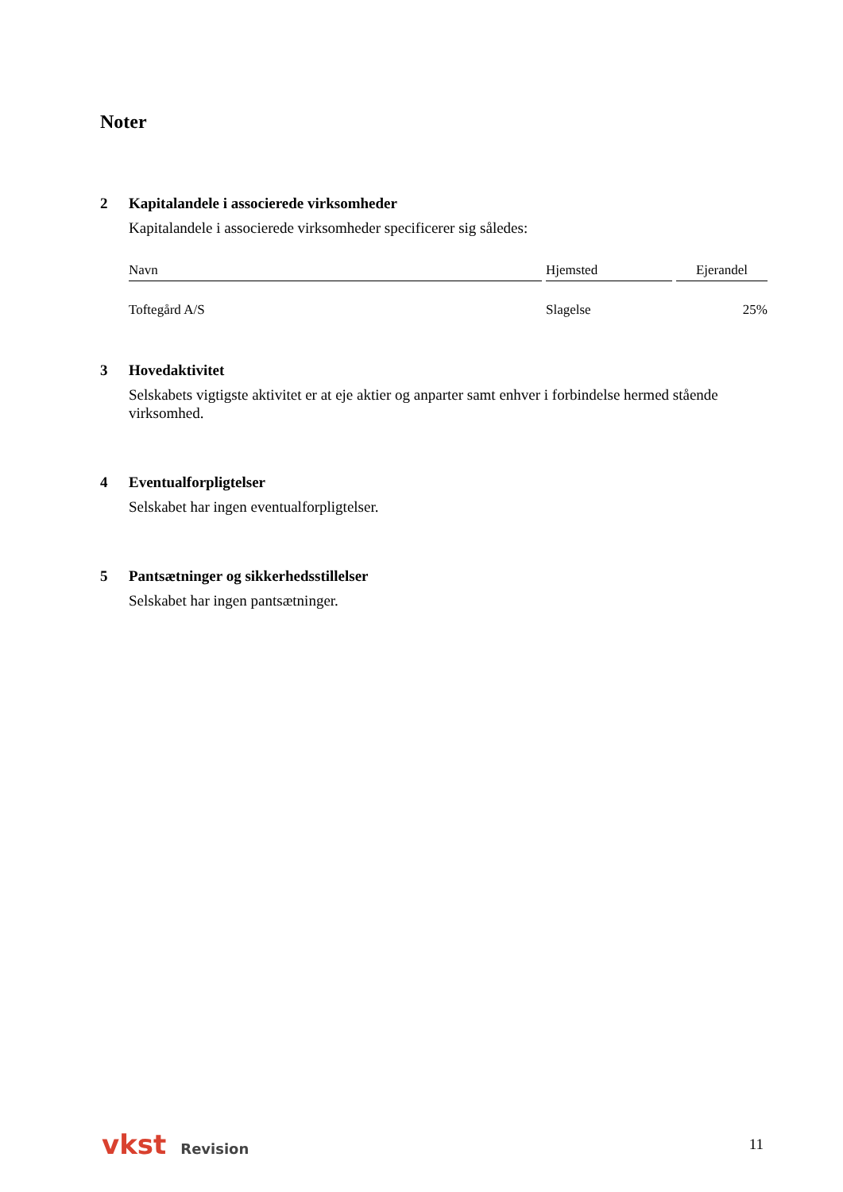Noter
2 Kapitalandele i associerede virksomheder
Kapitalandele i associerede virksomheder specificerer sig således:
| Navn | Hjemsted | Ejerandel |
| --- | --- | --- |
| Toftegård A/S | Slagelse | 25% |
3 Hovedaktivitet
Selskabets vigtigste aktivitet er at eje aktier og anparter samt enhver i forbindelse hermed stående virksomhed.
4 Eventualforpligtelser
Selskabet har ingen eventualforpligtelser.
5 Pantsætninger og sikkerhedsstillelser
Selskabet har ingen pantsætninger.
vkst Revision 11